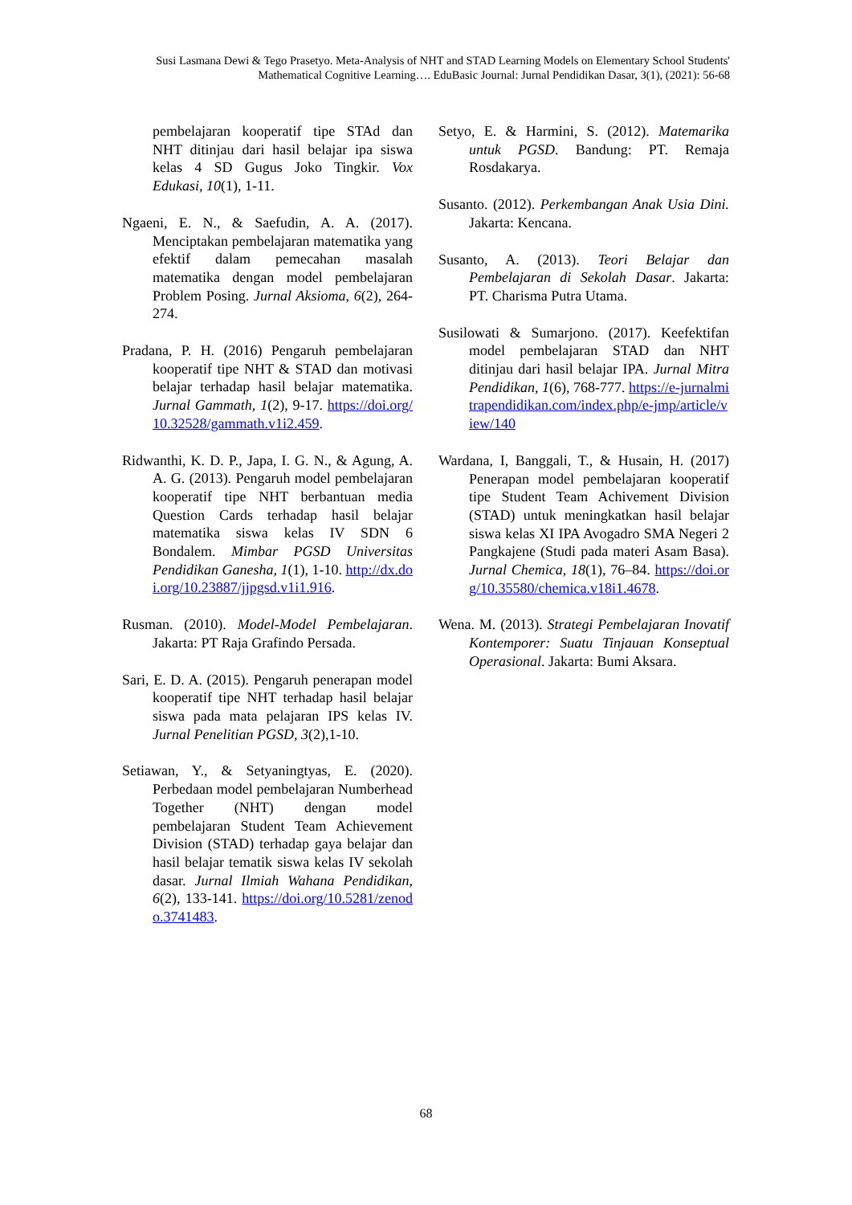Susi Lasmana Dewi & Tego Prasetyo. Meta-Analysis of NHT and STAD Learning Models on Elementary School Students' Mathematical Cognitive Learning…. EduBasic Journal: Jurnal Pendidikan Dasar, 3(1), (2021): 56-68
pembelajaran kooperatif tipe STAd dan NHT ditinjau dari hasil belajar ipa siswa kelas 4 SD Gugus Joko Tingkir. Vox Edukasi, 10(1), 1-11.
Ngaeni, E. N., & Saefudin, A. A. (2017). Menciptakan pembelajaran matematika yang efektif dalam pemecahan masalah matematika dengan model pembelajaran Problem Posing. Jurnal Aksioma, 6(2), 264-274.
Pradana, P. H. (2016) Pengaruh pembelajaran kooperatif tipe NHT & STAD dan motivasi belajar terhadap hasil belajar matematika. Jurnal Gammath, 1(2), 9-17. https://doi.org/10.32528/gammath.v1i2.459.
Ridwanthi, K. D. P., Japa, I. G. N., & Agung, A. A. G. (2013). Pengaruh model pembelajaran kooperatif tipe NHT berbantuan media Question Cards terhadap hasil belajar matematika siswa kelas IV SDN 6 Bondalem. Mimbar PGSD Universitas Pendidikan Ganesha, 1(1), 1-10. http://dx.doi.org/10.23887/jjpgsd.v1i1.916.
Rusman. (2010). Model-Model Pembelajaran. Jakarta: PT Raja Grafindo Persada.
Sari, E. D. A. (2015). Pengaruh penerapan model kooperatif tipe NHT terhadap hasil belajar siswa pada mata pelajaran IPS kelas IV. Jurnal Penelitian PGSD, 3(2),1-10.
Setiawan, Y., & Setyaningtyas, E. (2020). Perbedaan model pembelajaran Numberhead Together (NHT) dengan model pembelajaran Student Team Achievement Division (STAD) terhadap gaya belajar dan hasil belajar tematik siswa kelas IV sekolah dasar. Jurnal Ilmiah Wahana Pendidikan, 6(2), 133-141. https://doi.org/10.5281/zenodo.3741483.
Setyo, E. & Harmini, S. (2012). Matemarika untuk PGSD. Bandung: PT. Remaja Rosdakarya.
Susanto. (2012). Perkembangan Anak Usia Dini. Jakarta: Kencana.
Susanto, A. (2013). Teori Belajar dan Pembelajaran di Sekolah Dasar. Jakarta: PT. Charisma Putra Utama.
Susilowati & Sumarjono. (2017). Keefektifan model pembelajaran STAD dan NHT ditinjau dari hasil belajar IPA. Jurnal Mitra Pendidikan, 1(6), 768-777. https://e-jurnalmitrapendidikan.com/index.php/e-jmp/article/view/140
Wardana, I, Banggali, T., & Husain, H. (2017) Penerapan model pembelajaran kooperatif tipe Student Team Achivement Division (STAD) untuk meningkatkan hasil belajar siswa kelas XI IPA Avogadro SMA Negeri 2 Pangkajene (Studi pada materi Asam Basa). Jurnal Chemica, 18(1), 76–84. https://doi.org/10.35580/chemica.v18i1.4678.
Wena. M. (2013). Strategi Pembelajaran Inovatif Kontemporer: Suatu Tinjauan Konseptual Operasional. Jakarta: Bumi Aksara.
68